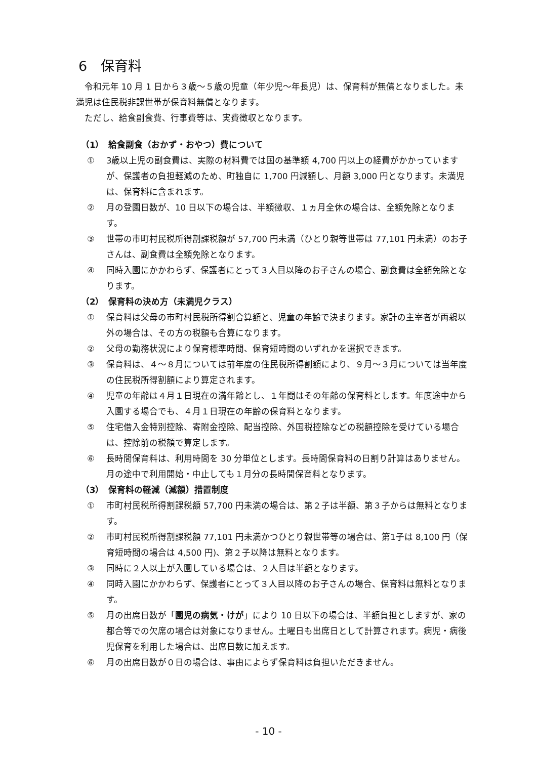6　保育料
令和元年 10 月 1 日から３歳～５歳の児童（年少児～年長児）は、保育料が無償となりました。未満児は住民税非課世帯が保育料無償となります。
ただし、給食副食費、行事費等は、実費徴収となります。
（1）　給食副食（おかず・おやつ）費について
① 3歳以上児の副食費は、実際の材料費では国の基準額 4,700 円以上の経費がかかっていますが、保護者の負担軽減のため、町独自に 1,700 円減額し、月額 3,000 円となります。未満児は、保育料に含まれます。
② 月の登園日数が、10 日以下の場合は、半額徴収、１ヵ月全休の場合は、全額免除となります。
③ 世帯の市町村民税所得割課税額が 57,700 円未満（ひとり親等世帯は 77,101 円未満）のお子さんは、副食費は全額免除となります。
④ 同時入園にかかわらず、保護者にとって３人目以降のお子さんの場合、副食費は全額免除となります。
（2）　保育料の決め方（未満児クラス）
① 保育料は父母の市町村民税所得割合算額と、児童の年齢で決まります。家計の主宰者が両親以外の場合は、その方の税額も合算になります。
② 父母の勤務状況により保育標準時間、保育短時間のいずれかを選択できます。
③ 保育料は、４～８月については前年度の住民税所得割額により、９月～３月については当年度の住民税所得割額により算定されます。
④ 児童の年齢は４月１日現在の満年齢とし、１年間はその年齢の保育料とします。年度途中から入園する場合でも、４月１日現在の年齢の保育料となります。
⑤ 住宅借入金特別控除、寄附金控除、配当控除、外国税控除などの税額控除を受けている場合は、控除前の税額で算定します。
⑥ 長時間保育料は、利用時間を 30 分単位とします。長時間保育料の日割り計算はありません。月の途中で利用開始・中止しても１月分の長時間保育料となります。
（3）　保育料の軽減（減額）措置制度
① 市町村民税所得割課税額 57,700 円未満の場合は、第２子は半額、第３子からは無料となります。
② 市町村民税所得割課税額 77,101 円未満かつひとり親世帯等の場合は、第1子は 8,100 円（保育短時間の場合は 4,500 円)、第２子以降は無料となります。
③ 同時に２人以上が入園している場合は、２人目は半額となります。
④ 同時入園にかかわらず、保護者にとって３人目以降のお子さんの場合、保育料は無料となります。
⑤ 月の出席日数が「園児の病気・けが」により 10 日以下の場合は、半額負担としますが、家の都合等での欠席の場合は対象になりません。土曜日も出席日として計算されます。病児・病後児保育を利用した場合は、出席日数に加えます。
⑥ 月の出席日数が０日の場合は、事由によらず保育料は負担いただきません。
- 10 -